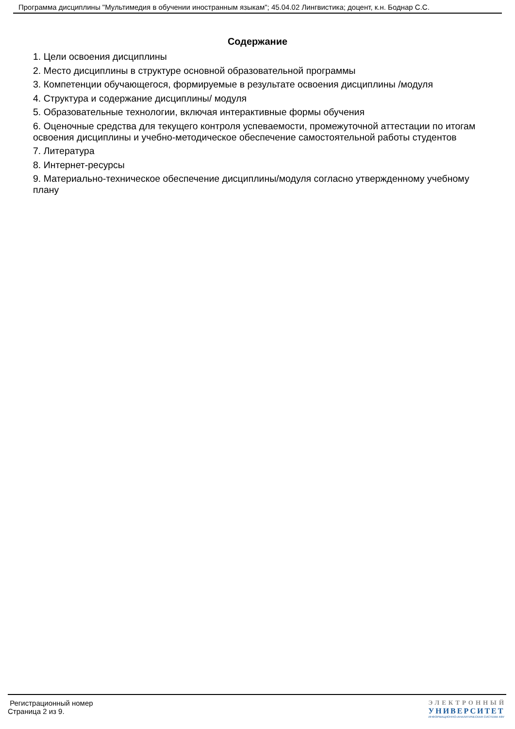Программа дисциплины "Мультимедия в обучении иностранным языкам"; 45.04.02 Лингвистика; доцент, к.н. Боднар С.С.
Содержание
1. Цели освоения дисциплины
2. Место дисциплины в структуре основной образовательной программы
3. Компетенции обучающегося, формируемые в результате освоения дисциплины /модуля
4. Структура и содержание дисциплины/ модуля
5. Образовательные технологии, включая интерактивные формы обучения
6. Оценочные средства для текущего контроля успеваемости, промежуточной аттестации по итогам освоения дисциплины и учебно-методическое обеспечение самостоятельной работы студентов
7. Литература
8. Интернет-ресурсы
9. Материально-техническое обеспечение дисциплины/модуля согласно утвержденному учебному плану
Регистрационный номер
Страница 2 из 9.
ЭЛЕКТРОННЫЙ
УНИВЕРСИТЕТ
ИНФОРМАЦИОННО-АНАЛИТИЧЕСКАЯ СИСТЕМА КФУ